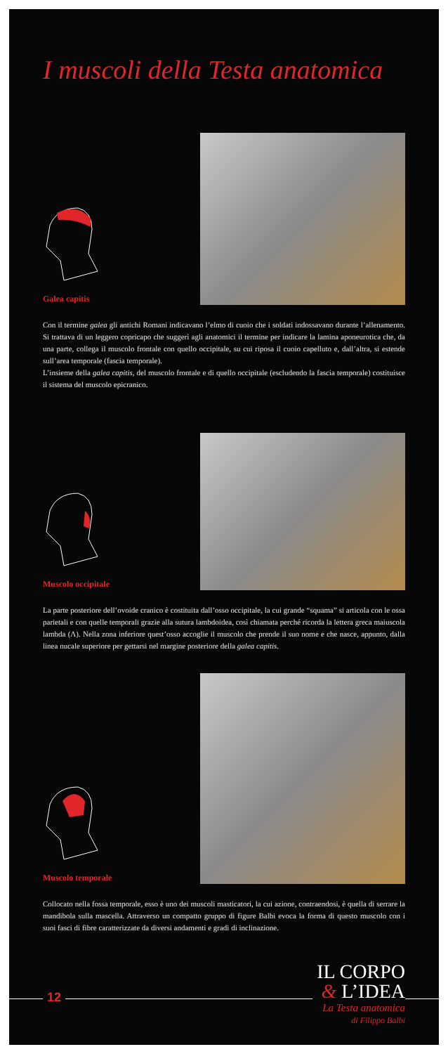I muscoli della Testa anatomica
Galea capitis
Con il termine galea gli antichi Romani indicavano l’elmo di cuoio che i soldati indossavano durante l’allenamento. Si trattava di un leggero copricapo che suggerì agli anatomici il termine per indicare la lamina aponeurotica che, da una parte, collega il muscolo frontale con quello occipitale, su cui riposa il cuoio capelluto e, dall’altra, si estende sull’area temporale (fascia temporale).
L’insieme della galea capitis, del muscolo frontale e di quello occipitale (escludendo la fascia temporale) costituisce il sistema del muscolo epicranico.
Muscolo occipitale
La parte posteriore dell’ovoide cranico è costituita dall’osso occipitale, la cui grande “squama” si articola con le ossa parietali e con quelle temporali grazie alla sutura lambdoidea, così chiamata perché ricorda la lettera greca maiuscola lambda (Λ). Nella zona inferiore quest’osso accoglie il muscolo che prende il suo nome e che nasce, appunto, dalla linea nucale superiore per gettarsi nel margine posteriore della galea capitis.
Muscolo temporale
Collocato nella fossa temporale, esso è uno dei muscoli masticatori, la cui azione, contraendosi, è quella di serrare la mandibola sulla mascella. Attraverso un compatto gruppo di figure Balbi evoca la forma di questo muscolo con i suoi fasci di fibre caratterizzate da diversi andamenti e gradi di inclinazione.
12
IL CORPO
& L’IDEA
La Testa anatomica
di Filippo Balbi